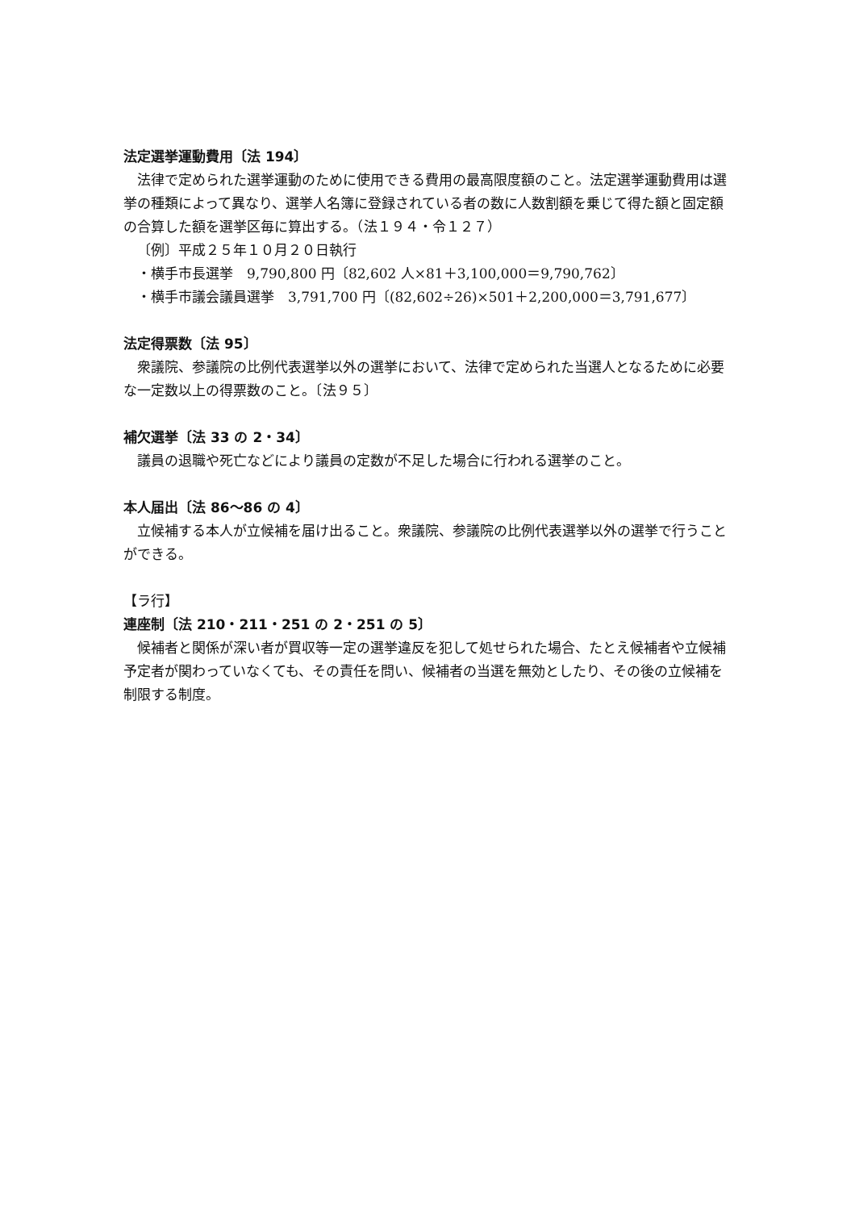法定選挙運動費用〔法 194〕
法律で定められた選挙運動のために使用できる費用の最高限度額のこと。法定選挙運動費用は選挙の種類によって異なり、選挙人名簿に登録されている者の数に人数割額を乗じて得た額と固定額の合算した額を選挙区毎に算出する。（法１９４・令１２７）
〔例〕平成２５年１０月２０日執行
・横手市長選挙　9,790,800 円〔82,602 人×81＋3,100,000＝9,790,762〕
・横手市議会議員選挙　3,791,700 円〔(82,602÷26)×501＋2,200,000＝3,791,677〕
法定得票数〔法 95〕
衆議院、参議院の比例代表選挙以外の選挙において、法律で定められた当選人となるために必要な一定数以上の得票数のこと。〔法９５〕
補欠選挙〔法 33 の 2・34〕
議員の退職や死亡などにより議員の定数が不足した場合に行われる選挙のこと。
本人届出〔法 86～86 の 4〕
立候補する本人が立候補を届け出ること。衆議院、参議院の比例代表選挙以外の選挙で行うことができる。
【ラ行】
連座制〔法 210・211・251 の 2・251 の 5〕
候補者と関係が深い者が買収等一定の選挙違反を犯して処せられた場合、たとえ候補者や立候補予定者が関わっていなくても、その責任を問い、候補者の当選を無効としたり、その後の立候補を制限する制度。